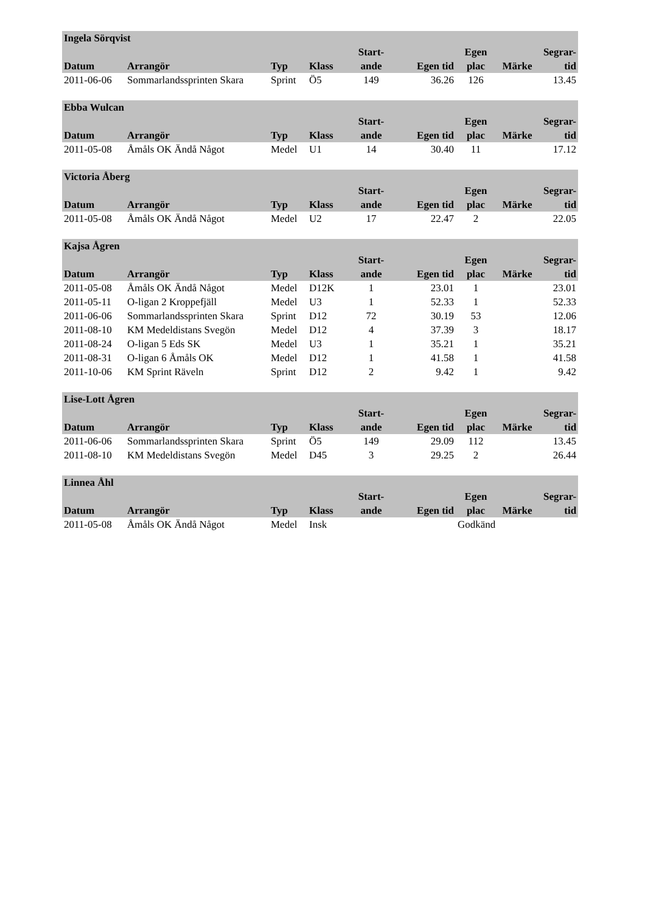| Ingela Sörqvist | | | | | | | | |
| --- | --- | --- | --- | --- | --- | --- | --- | --- |
| Datum | Arrangör | Typ | Klass | Start- ande | Egen tid | Egen plac | Märke | Segrar- tid |
| 2011-06-06 | Sommarlandssprinten Skara | Sprint | Ö5 | 149 | 36.26 | 126 | | 13.45 |
| Ebba Wulcan | | | | | | | | |
| --- | --- | --- | --- | --- | --- | --- | --- | --- |
| Datum | Arrangör | Typ | Klass | Start- ande | Egen tid | Egen plac | Märke | Segrar- tid |
| 2011-05-08 | Åmåls OK Ändå Något | Medel | U1 | 14 | 30.40 | 11 | | 17.12 |
| Victoria Åberg | | | | | | | | |
| --- | --- | --- | --- | --- | --- | --- | --- | --- |
| Datum | Arrangör | Typ | Klass | Start- ande | Egen tid | Egen plac | Märke | Segrar- tid |
| 2011-05-08 | Åmåls OK Ändå Något | Medel | U2 | 17 | 22.47 | 2 | | 22.05 |
| Kajsa Ågren | | | | | | | | |
| --- | --- | --- | --- | --- | --- | --- | --- | --- |
| Datum | Arrangör | Typ | Klass | Start- ande | Egen tid | Egen plac | Märke | Segrar- tid |
| 2011-05-08 | Åmåls OK Ändå Något | Medel | D12K | 1 | 23.01 | 1 | | 23.01 |
| 2011-05-11 | O-ligan 2 Kroppefjäll | Medel | U3 | 1 | 52.33 | 1 | | 52.33 |
| 2011-06-06 | Sommarlandssprinten Skara | Sprint | D12 | 72 | 30.19 | 53 | | 12.06 |
| 2011-08-10 | KM Medeldistans Svegön | Medel | D12 | 4 | 37.39 | 3 | | 18.17 |
| 2011-08-24 | O-ligan 5 Eds SK | Medel | U3 | 1 | 35.21 | 1 | | 35.21 |
| 2011-08-31 | O-ligan 6 Åmåls OK | Medel | D12 | 1 | 41.58 | 1 | | 41.58 |
| 2011-10-06 | KM Sprint Räveln | Sprint | D12 | 2 | 9.42 | 1 | | 9.42 |
| Lise-Lott Ågren | | | | | | | | |
| --- | --- | --- | --- | --- | --- | --- | --- | --- |
| Datum | Arrangör | Typ | Klass | Start- ande | Egen tid | Egen plac | Märke | Segrar- tid |
| 2011-06-06 | Sommarlandssprinten Skara | Sprint | Ö5 | 149 | 29.09 | 112 | | 13.45 |
| 2011-08-10 | KM Medeldistans Svegön | Medel | D45 | 3 | 29.25 | 2 | | 26.44 |
| Linnea Åhl | | | | | | | | |
| --- | --- | --- | --- | --- | --- | --- | --- | --- |
| Datum | Arrangör | Typ | Klass | Start- ande | Egen tid | Egen plac | Märke | Segrar- tid |
| 2011-05-08 | Åmåls OK Ändå Något | Medel | Insk | | | Godkänd | | |